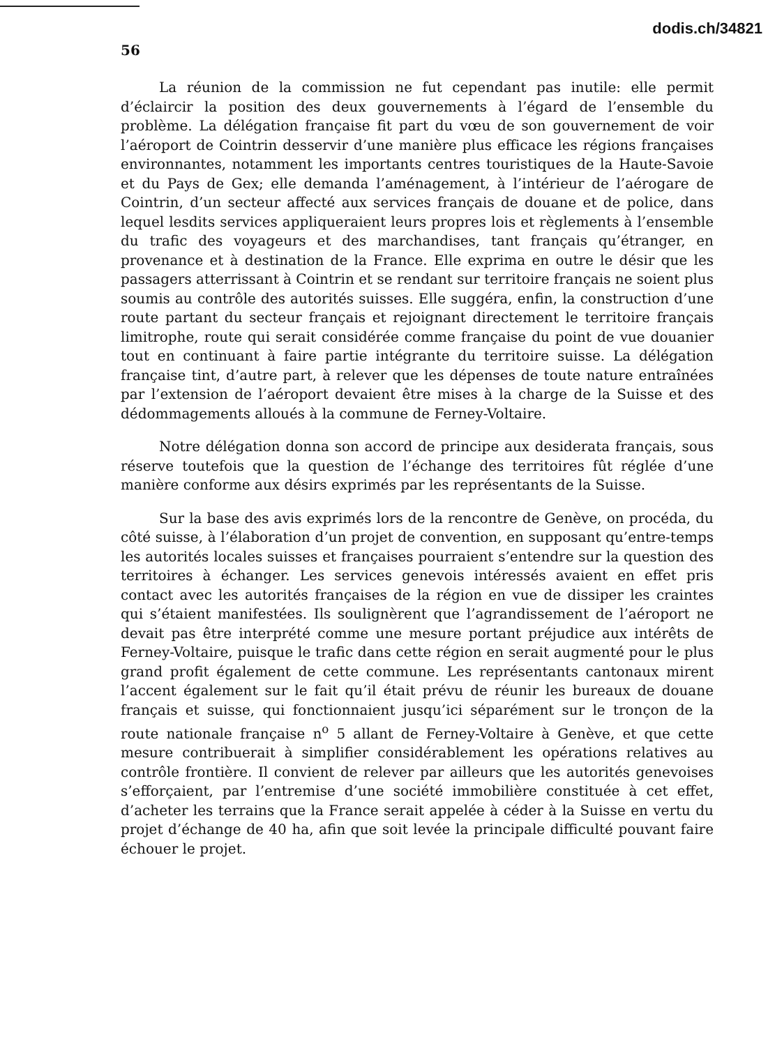dodis.ch/34821
56
La réunion de la commission ne fut cependant pas inutile: elle permit d’éclaircir la position des deux gouvernements à l’égard de l’ensemble du problème. La délégation française fit part du vœu de son gouvernement de voir l’aéroport de Cointrin desservir d’une manière plus efficace les régions françaises environnantes, notamment les importants centres touristiques de la Haute-Savoie et du Pays de Gex; elle demanda l’aménagement, à l’intérieur de l’aérogare de Cointrin, d’un secteur affecté aux services français de douane et de police, dans lequel lesdits services appliqueraient leurs propres lois et règlements à l’ensemble du trafic des voyageurs et des marchandises, tant français qu’étranger, en provenance et à destination de la France. Elle exprima en outre le désir que les passagers atterrissant à Cointrin et se rendant sur territoire français ne soient plus soumis au contrôle des autorités suisses. Elle suggéra, enfin, la construction d’une route partant du secteur français et rejoignant directement le territoire français limitrophe, route qui serait considérée comme française du point de vue douanier tout en continuant à faire partie intégrante du territoire suisse. La délégation française tint, d’autre part, à relever que les dépenses de toute nature entraînées par l’extension de l’aéroport devaient être mises à la charge de la Suisse et des dédommagements alloués à la commune de Ferney-Voltaire.
Notre délégation donna son accord de principe aux desiderata français, sous réserve toutefois que la question de l’échange des territoires fût réglée d’une manière conforme aux désirs exprimés par les représentants de la Suisse.
Sur la base des avis exprimés lors de la rencontre de Genève, on procéda, du côté suisse, à l’élaboration d’un projet de convention, en supposant qu’entre-temps les autorités locales suisses et françaises pourraient s’entendre sur la question des territoires à échanger. Les services genevois intéressés avaient en effet pris contact avec les autorités françaises de la région en vue de dissiper les craintes qui s’étaient manifestées. Ils soulignèrent que l’agrandissement de l’aéroport ne devait pas être interprété comme une mesure portant préjudice aux intérêts de Ferney-Voltaire, puisque le trafic dans cette région en serait augmenté pour le plus grand profit également de cette commune. Les représentants cantonaux mirent l’accent également sur le fait qu’il était prévu de réunir les bureaux de douane français et suisse, qui fonctionnaient jusqu’ici séparément sur le tronçon de la route nationale française n<sup>o</sup> 5 allant de Ferney-Voltaire à Genève, et que cette mesure contribuerait à simplifier considérablement les opérations relatives au contrôle frontière. Il convient de relever par ailleurs que les autorités genevoises s’efforçaient, par l’entremise d’une société immobilière constituée à cet effet, d’acheter les terrains que la France serait appelée à céder à la Suisse en vertu du projet d’échange de 40 ha, afin que soit levée la principale difficulté pouvant faire échouer le projet.